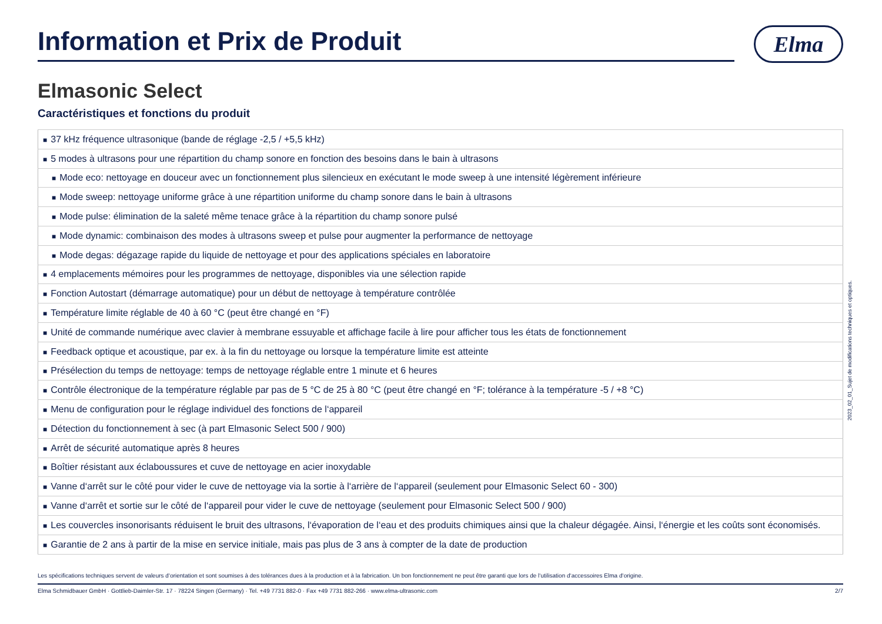Information et Prix de Produit
Elma
Elmasonic Select
Caractéristiques et fonctions du produit
| ■ 37 kHz fréquence ultrasonique (bande de réglage -2,5 / +5,5 kHz) |
| ■ 5 modes à ultrasons pour une répartition du champ sonore en fonction des besoins dans le bain à ultrasons |
| ■ Mode eco: nettoyage en douceur avec un fonctionnement plus silencieux en exécutant le mode sweep à une intensité légèrement inférieure |
| ■ Mode sweep: nettoyage uniforme grâce à une répartition uniforme du champ sonore dans le bain à ultrasons |
| ■ Mode pulse: élimination de la saleté même tenace grâce à la répartition du champ sonore pulsé |
| ■ Mode dynamic: combinaison des modes à ultrasons sweep et pulse pour augmenter la performance de nettoyage |
| ■ Mode degas: dégazage rapide du liquide de nettoyage et pour des applications spéciales en laboratoire |
| ■ 4 emplacements mémoires pour les programmes de nettoyage, disponibles via une sélection rapide |
| ■ Fonction Autostart (démarrage automatique) pour un début de nettoyage à température contrôlée |
| ■ Température limite réglable de 40 à 60 °C (peut être changé en °F) |
| ■ Unité de commande numérique avec clavier à membrane essuyable et affichage facile à lire pour afficher tous les états de fonctionnement |
| ■ Feedback optique et acoustique, par ex. à la fin du nettoyage ou lorsque la température limite est atteinte |
| ■ Présélection du temps de nettoyage: temps de nettoyage réglable entre 1 minute et 6 heures |
| ■ Contrôle électronique de la température réglable par pas de 5 °C de 25 à 80 °C (peut être changé en °F; tolérance à la température -5 / +8 °C) |
| ■ Menu de configuration pour le réglage individuel des fonctions de l‘appareil |
| ■ Détection du fonctionnement à sec (à part Elmasonic Select 500 / 900) |
| ■ Arrêt de sécurité automatique après 8 heures |
| ■ Boîtier résistant aux éclaboussures et cuve de nettoyage en acier inoxydable |
| ■ Vanne d‘arrêt sur le côté pour vider le cuve de nettoyage via la sortie à l‘arrière de l‘appareil (seulement pour Elmasonic Select 60 - 300) |
| ■ Vanne d‘arrêt et sortie sur le côté de l‘appareil pour vider le cuve de nettoyage (seulement pour Elmasonic Select 500 / 900) |
| ■ Les couvercles insonorisants réduisent le bruit des ultrasons, l‘évaporation de l‘eau et des produits chimiques ainsi que la chaleur dégagée. Ainsi, l‘énergie et les coûts sont économisés. |
| ■ Garantie de 2 ans à partir de la mise en service initiale, mais pas plus de 3 ans à compter de la date de production |
Les spécifications techniques servent de valeurs d‘orientation et sont soumises à des tolérances dues à la production et à la fabrication. Un bon fonctionnement ne peut être garanti que lors de l‘utilisation d‘accessoires Elma d‘origine.
Elma Schmidbauer GmbH · Gottlieb-Daimler-Str. 17 · 78224 Singen (Germany) · Tel. +49 7731 882-0 · Fax +49 7731 882-266 · www.elma-ultrasonic.com 2/7
2023_02_01_Sujet de modifications techniques et optiques.